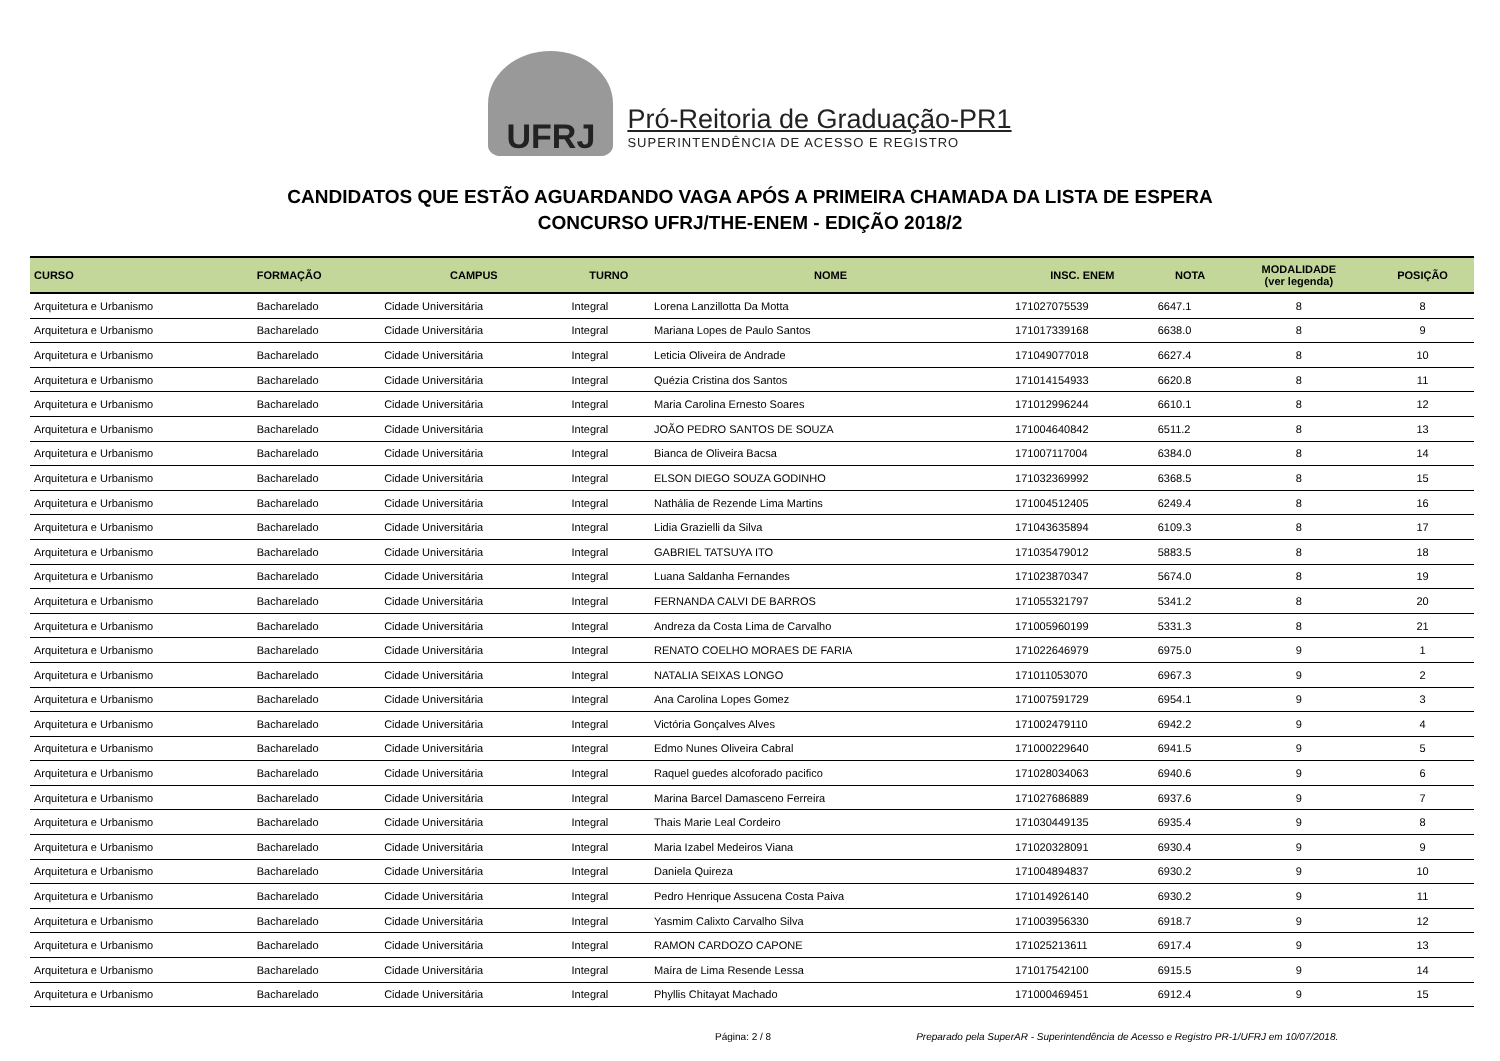UFRJ
Pró-Reitoria de Graduação-PR1
SUPERINTENDÊNCIA DE ACESSO E REGISTRO
CANDIDATOS QUE ESTÃO AGUARDANDO VAGA APÓS A PRIMEIRA CHAMADA DA LISTA DE ESPERA
CONCURSO UFRJ/THE-ENEM - EDIÇÃO 2018/2
| CURSO | FORMAÇÃO | CAMPUS | TURNO | NOME | INSC. ENEM | NOTA | MODALIDADE (ver legenda) | POSIÇÃO |
| --- | --- | --- | --- | --- | --- | --- | --- | --- |
| Arquitetura e Urbanismo | Bacharelado | Cidade Universitária | Integral | Lorena Lanzillotta Da Motta | 171027075539 | 6647.1 | 8 | 8 |
| Arquitetura e Urbanismo | Bacharelado | Cidade Universitária | Integral | Mariana Lopes de Paulo Santos | 171017339168 | 6638.0 | 8 | 9 |
| Arquitetura e Urbanismo | Bacharelado | Cidade Universitária | Integral | Leticia Oliveira de Andrade | 171049077018 | 6627.4 | 8 | 10 |
| Arquitetura e Urbanismo | Bacharelado | Cidade Universitária | Integral | Quézia Cristina dos Santos | 171014154933 | 6620.8 | 8 | 11 |
| Arquitetura e Urbanismo | Bacharelado | Cidade Universitária | Integral | Maria Carolina Ernesto Soares | 171012996244 | 6610.1 | 8 | 12 |
| Arquitetura e Urbanismo | Bacharelado | Cidade Universitária | Integral | JOÃO PEDRO SANTOS DE SOUZA | 171004640842 | 6511.2 | 8 | 13 |
| Arquitetura e Urbanismo | Bacharelado | Cidade Universitária | Integral | Bianca de Oliveira Bacsa | 171007117004 | 6384.0 | 8 | 14 |
| Arquitetura e Urbanismo | Bacharelado | Cidade Universitária | Integral | ELSON DIEGO SOUZA GODINHO | 171032369992 | 6368.5 | 8 | 15 |
| Arquitetura e Urbanismo | Bacharelado | Cidade Universitária | Integral | Nathália de Rezende Lima Martins | 171004512405 | 6249.4 | 8 | 16 |
| Arquitetura e Urbanismo | Bacharelado | Cidade Universitária | Integral | Lidia Grazielli da Silva | 171043635894 | 6109.3 | 8 | 17 |
| Arquitetura e Urbanismo | Bacharelado | Cidade Universitária | Integral | GABRIEL TATSUYA ITO | 171035479012 | 5883.5 | 8 | 18 |
| Arquitetura e Urbanismo | Bacharelado | Cidade Universitária | Integral | Luana Saldanha Fernandes | 171023870347 | 5674.0 | 8 | 19 |
| Arquitetura e Urbanismo | Bacharelado | Cidade Universitária | Integral | FERNANDA CALVI DE BARROS | 171055321797 | 5341.2 | 8 | 20 |
| Arquitetura e Urbanismo | Bacharelado | Cidade Universitária | Integral | Andreza da Costa Lima de Carvalho | 171005960199 | 5331.3 | 8 | 21 |
| Arquitetura e Urbanismo | Bacharelado | Cidade Universitária | Integral | RENATO COELHO MORAES DE FARIA | 171022646979 | 6975.0 | 9 | 1 |
| Arquitetura e Urbanismo | Bacharelado | Cidade Universitária | Integral | NATALIA SEIXAS LONGO | 171011053070 | 6967.3 | 9 | 2 |
| Arquitetura e Urbanismo | Bacharelado | Cidade Universitária | Integral | Ana Carolina Lopes Gomez | 171007591729 | 6954.1 | 9 | 3 |
| Arquitetura e Urbanismo | Bacharelado | Cidade Universitária | Integral | Victória Gonçalves Alves | 171002479110 | 6942.2 | 9 | 4 |
| Arquitetura e Urbanismo | Bacharelado | Cidade Universitária | Integral | Edmo Nunes Oliveira Cabral | 171000229640 | 6941.5 | 9 | 5 |
| Arquitetura e Urbanismo | Bacharelado | Cidade Universitária | Integral | Raquel guedes alcoforado pacifico | 171028034063 | 6940.6 | 9 | 6 |
| Arquitetura e Urbanismo | Bacharelado | Cidade Universitária | Integral | Marina Barcel Damasceno Ferreira | 171027686889 | 6937.6 | 9 | 7 |
| Arquitetura e Urbanismo | Bacharelado | Cidade Universitária | Integral | Thais Marie Leal Cordeiro | 171030449135 | 6935.4 | 9 | 8 |
| Arquitetura e Urbanismo | Bacharelado | Cidade Universitária | Integral | Maria Izabel Medeiros Viana | 171020328091 | 6930.4 | 9 | 9 |
| Arquitetura e Urbanismo | Bacharelado | Cidade Universitária | Integral | Daniela Quireza | 171004894837 | 6930.2 | 9 | 10 |
| Arquitetura e Urbanismo | Bacharelado | Cidade Universitária | Integral | Pedro Henrique Assucena Costa Paiva | 171014926140 | 6930.2 | 9 | 11 |
| Arquitetura e Urbanismo | Bacharelado | Cidade Universitária | Integral | Yasmim Calixto Carvalho Silva | 171003956330 | 6918.7 | 9 | 12 |
| Arquitetura e Urbanismo | Bacharelado | Cidade Universitária | Integral | RAMON CARDOZO CAPONE | 171025213611 | 6917.4 | 9 | 13 |
| Arquitetura e Urbanismo | Bacharelado | Cidade Universitária | Integral | Maíra de Lima Resende Lessa | 171017542100 | 6915.5 | 9 | 14 |
| Arquitetura e Urbanismo | Bacharelado | Cidade Universitária | Integral | Phyllis Chitayat Machado | 171000469451 | 6912.4 | 9 | 15 |
Página: 2 / 8 Preparado pela SuperAR - Superintendência de Acesso e Registro PR-1/UFRJ em 10/07/2018.